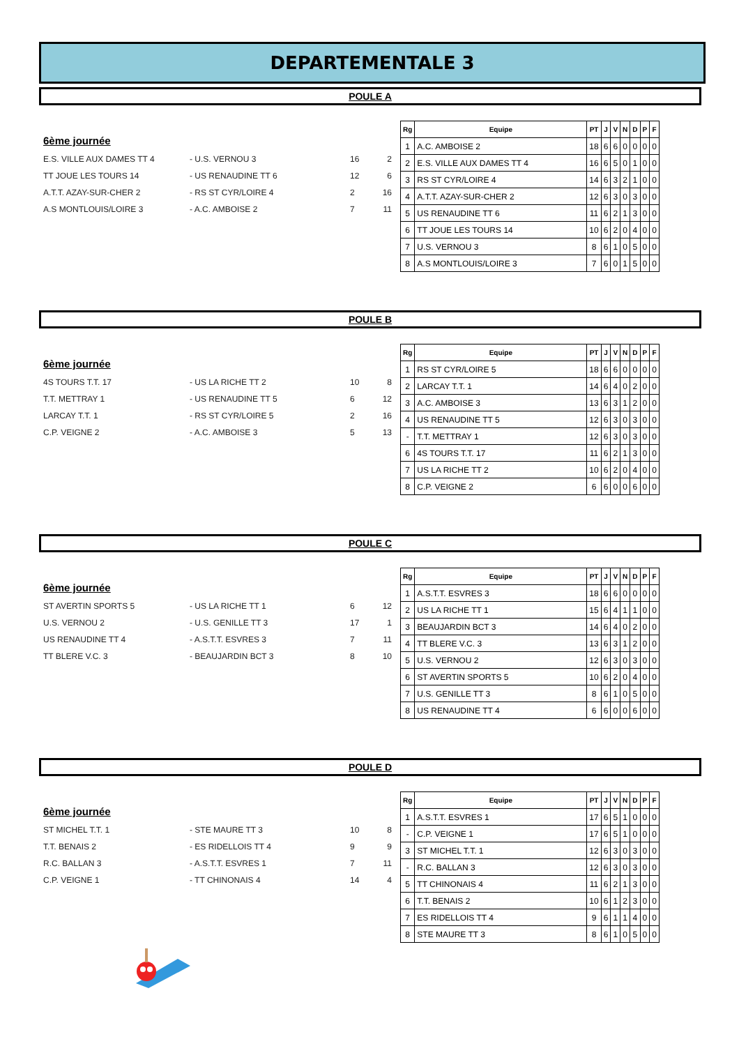DEPARTEMENTALE 3
POULE A
6ème journée
| E.S. VILLE AUX DAMES TT 4 | - U.S. VERNOU 3 | 16 | 2 |
| TT JOUE LES TOURS 14 | - US RENAUDINE TT 6 | 12 | 6 |
| A.T.T. AZAY-SUR-CHER 2 | - RS ST CYR/LOIRE 4 | 2 | 16 |
| A.S MONTLOUIS/LOIRE 3 | - A.C. AMBOISE 2 | 7 | 11 |
| Rg | Equipe | PT | J | V | N | D | P | F |
| --- | --- | --- | --- | --- | --- | --- | --- | --- |
| 1 | A.C. AMBOISE 2 | 18 | 6 | 6 | 0 | 0 | 0 | 0 |
| 2 | E.S. VILLE AUX DAMES TT 4 | 16 | 6 | 5 | 0 | 1 | 0 | 0 |
| 3 | RS ST CYR/LOIRE 4 | 14 | 6 | 3 | 2 | 1 | 0 | 0 |
| 4 | A.T.T. AZAY-SUR-CHER 2 | 12 | 6 | 3 | 0 | 3 | 0 | 0 |
| 5 | US RENAUDINE TT 6 | 11 | 6 | 2 | 1 | 3 | 0 | 0 |
| 6 | TT JOUE LES TOURS 14 | 10 | 6 | 2 | 0 | 4 | 0 | 0 |
| 7 | U.S. VERNOU 3 | 8 | 6 | 1 | 0 | 5 | 0 | 0 |
| 8 | A.S MONTLOUIS/LOIRE 3 | 7 | 6 | 0 | 1 | 5 | 0 | 0 |
POULE B
6ème journée
| 4S TOURS T.T. 17 | - US LA RICHE TT 2 | 10 | 8 |
| T.T. METTRAY 1 | - US RENAUDINE TT 5 | 6 | 12 |
| LARCAY T.T. 1 | - RS ST CYR/LOIRE 5 | 2 | 16 |
| C.P. VEIGNE 2 | - A.C. AMBOISE 3 | 5 | 13 |
| Rg | Equipe | PT | J | V | N | D | P | F |
| --- | --- | --- | --- | --- | --- | --- | --- | --- |
| 1 | RS ST CYR/LOIRE 5 | 18 | 6 | 6 | 0 | 0 | 0 | 0 |
| 2 | LARCAY T.T. 1 | 14 | 6 | 4 | 0 | 2 | 0 | 0 |
| 3 | A.C. AMBOISE 3 | 13 | 6 | 3 | 1 | 2 | 0 | 0 |
| 4 | US RENAUDINE TT 5 | 12 | 6 | 3 | 0 | 3 | 0 | 0 |
| - | T.T. METTRAY 1 | 12 | 6 | 3 | 0 | 3 | 0 | 0 |
| 6 | 4S TOURS T.T. 17 | 11 | 6 | 2 | 1 | 3 | 0 | 0 |
| 7 | US LA RICHE TT 2 | 10 | 6 | 2 | 0 | 4 | 0 | 0 |
| 8 | C.P. VEIGNE 2 | 6 | 6 | 0 | 0 | 6 | 0 | 0 |
POULE C
6ème journée
| ST AVERTIN SPORTS 5 | - US LA RICHE TT 1 | 6 | 12 |
| U.S. VERNOU 2 | - U.S. GENILLE TT 3 | 17 | 1 |
| US RENAUDINE TT 4 | - A.S.T.T. ESVRES 3 | 7 | 11 |
| TT BLERE V.C. 3 | - BEAUJARDIN BCT 3 | 8 | 10 |
| Rg | Equipe | PT | J | V | N | D | P | F |
| --- | --- | --- | --- | --- | --- | --- | --- | --- |
| 1 | A.S.T.T. ESVRES 3 | 18 | 6 | 6 | 0 | 0 | 0 | 0 |
| 2 | US LA RICHE TT 1 | 15 | 6 | 4 | 1 | 1 | 0 | 0 |
| 3 | BEAUJARDIN BCT 3 | 14 | 6 | 4 | 0 | 2 | 0 | 0 |
| 4 | TT BLERE V.C. 3 | 13 | 6 | 3 | 1 | 2 | 0 | 0 |
| 5 | U.S. VERNOU 2 | 12 | 6 | 3 | 0 | 3 | 0 | 0 |
| 6 | ST AVERTIN SPORTS 5 | 10 | 6 | 2 | 0 | 4 | 0 | 0 |
| 7 | U.S. GENILLE TT 3 | 8 | 6 | 1 | 0 | 5 | 0 | 0 |
| 8 | US RENAUDINE TT 4 | 6 | 6 | 0 | 0 | 6 | 0 | 0 |
POULE D
6ème journée
| ST MICHEL T.T. 1 | - STE MAURE TT 3 | 10 | 8 |
| T.T. BENAIS 2 | - ES RIDELLOIS TT 4 | 9 | 9 |
| R.C. BALLAN 3 | - A.S.T.T. ESVRES 1 | 7 | 11 |
| C.P. VEIGNE 1 | - TT CHINONAIS 4 | 14 | 4 |
| Rg | Equipe | PT | J | V | N | D | P | F |
| --- | --- | --- | --- | --- | --- | --- | --- | --- |
| 1 | A.S.T.T. ESVRES 1 | 17 | 6 | 5 | 1 | 0 | 0 | 0 |
| - | C.P. VEIGNE 1 | 17 | 6 | 5 | 1 | 0 | 0 | 0 |
| 3 | ST MICHEL T.T. 1 | 12 | 6 | 3 | 0 | 3 | 0 | 0 |
| - | R.C. BALLAN 3 | 12 | 6 | 3 | 0 | 3 | 0 | 0 |
| 5 | TT CHINONAIS 4 | 11 | 6 | 2 | 1 | 3 | 0 | 0 |
| 6 | T.T. BENAIS 2 | 10 | 6 | 1 | 2 | 3 | 0 | 0 |
| 7 | ES RIDELLOIS TT 4 | 9 | 6 | 1 | 1 | 4 | 0 | 0 |
| 8 | STE MAURE TT 3 | 8 | 6 | 1 | 0 | 5 | 0 | 0 |